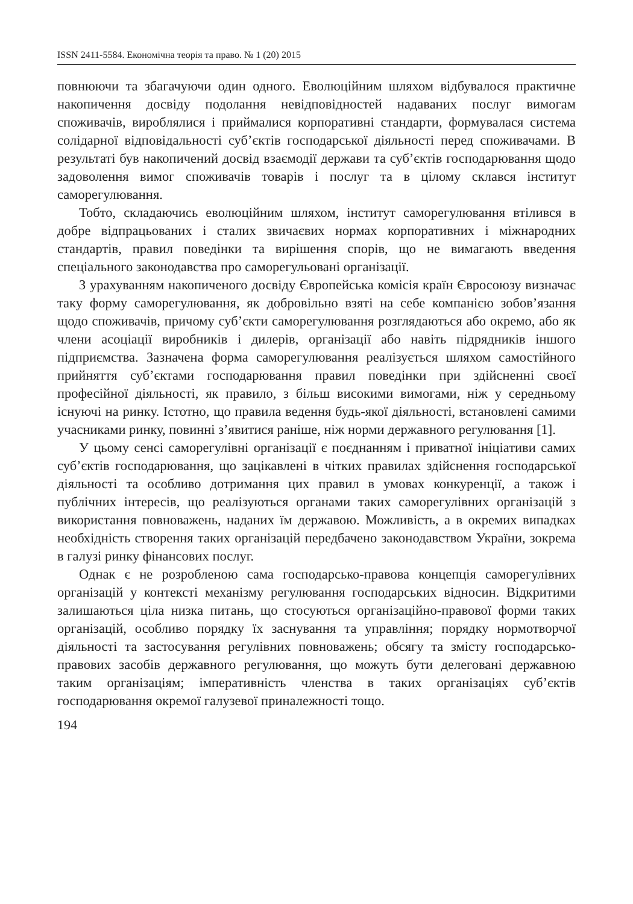ISSN 2411-5584. Економічна теорія та право. № 1 (20) 2015
повнюючи та збагачуючи один одного. Еволюційним шляхом відбувалося практичне накопичення досвіду подолання невідповідностей надаваних послуг вимогам споживачів, вироблялися і приймалися корпоративні стандарти, формувалася система солідарної відповідальності суб’єктів господарської діяльності перед споживачами. В результаті був накопичений досвід взаємодії держави та суб’єктів господарювання щодо задоволення вимог споживачів товарів і послуг та в цілому склався інститут саморегулювання.
Тобто, складаючись еволюційним шляхом, інститут саморегулювання втілився в добре відпрацьованих і сталих звичаєвих нормах корпоративних і міжнародних стандартів, правил поведінки та вирішення спорів, що не вимагають введення спеціального законодавства про саморегульовані організації.
З урахуванням накопиченого досвіду Європейська комісія країн Євросоюзу визначає таку форму саморегулювання, як добровільно взяті на себе компанією зобов’язання щодо споживачів, причому суб’єкти саморегулювання розглядаються або окремо, або як члени асоціації виробників і дилерів, організації або навіть підрядників іншого підприємства. Зазначена форма саморегулювання реалізується шляхом самостійного прийняття суб’єктами господарювання правил поведінки при здійсненні своєї професійної діяльності, як правило, з більш високими вимогами, ніж у середньому існуючі на ринку. Істотно, що правила ведення будь-якої діяльності, встановлені самими учасниками ринку, повинні з’явитися раніше, ніж норми державного регулювання [1].
У цьому сенсі саморегулівні організації є поєднанням і приватної ініціативи самих суб’єктів господарювання, що зацікавлені в чітких правилах здійснення господарської діяльності та особливо дотримання цих правил в умовах конкуренції, а також і публічних інтересів, що реалізуються органами таких саморегулівних організацій з використання повноважень, наданих їм державою. Можливість, а в окремих випадках необхідність створення таких організацій передбачено законодавством України, зокрема в галузі ринку фінансових послуг.
Однак є не розробленою сама господарсько-правова концепція саморегулівних організацій у контексті механізму регулювання господарських відносин. Відкритими залишаються ціла низка питань, що стосуються організаційно-правової форми таких організацій, особливо порядку їх заснування та управління; порядку нормотворчої діяльності та застосування регулівних повноважень; обсягу та змісту господарсько-правових засобів державного регулювання, що можуть бути делеговані державною таким організаціям; імперативність членства в таких організаціях суб’єктів господарювання окремої галузевої приналежності тощо.
194